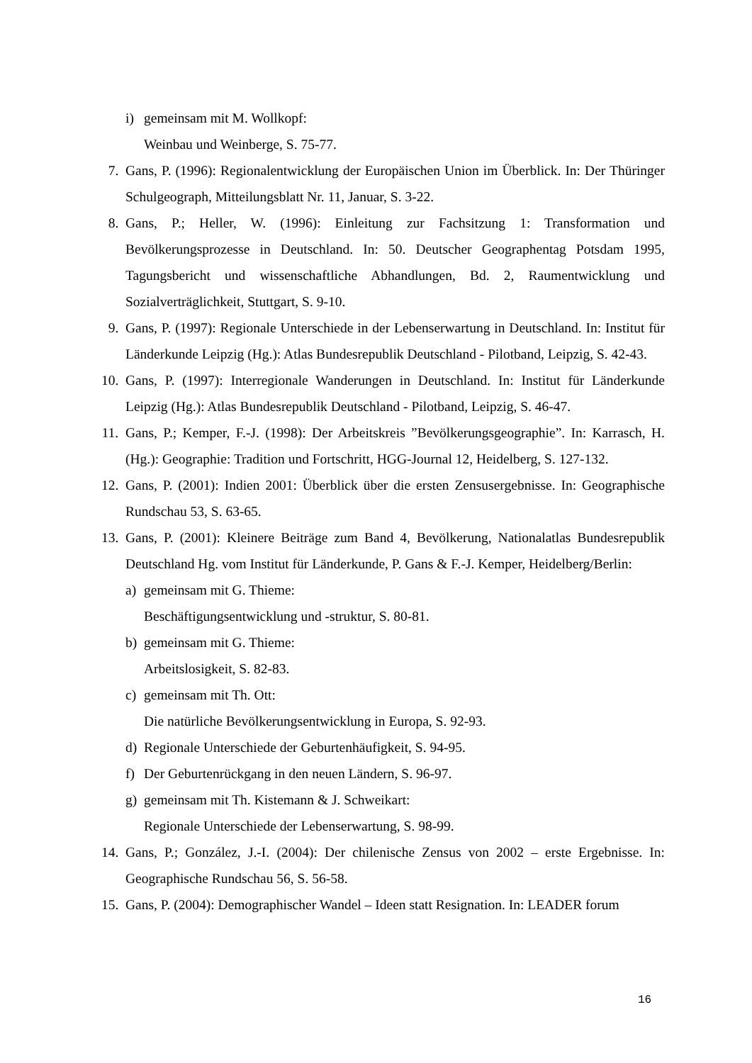i) gemeinsam mit M. Wollkopf:
Weinbau und Weinberge, S. 75-77.
7. Gans, P. (1996): Regionalentwicklung der Europäischen Union im Überblick. In: Der Thüringer Schulgeograph, Mitteilungsblatt Nr. 11, Januar, S. 3-22.
8. Gans, P.; Heller, W. (1996): Einleitung zur Fachsitzung 1: Transformation und Bevölkerungsprozesse in Deutschland. In: 50. Deutscher Geographentag Potsdam 1995, Tagungsbericht und wissenschaftliche Abhandlungen, Bd. 2, Raumentwicklung und Sozialverträglichkeit, Stuttgart, S. 9-10.
9. Gans, P. (1997): Regionale Unterschiede in der Lebenserwartung in Deutschland. In: Institut für Länderkunde Leipzig (Hg.): Atlas Bundesrepublik Deutschland - Pilotband, Leipzig, S. 42-43.
10. Gans, P. (1997): Interregionale Wanderungen in Deutschland. In: Institut für Länderkunde Leipzig (Hg.): Atlas Bundesrepublik Deutschland - Pilotband, Leipzig, S. 46-47.
11. Gans, P.; Kemper, F.-J. (1998): Der Arbeitskreis ”Bevölkerungsgeographie”. In: Karrasch, H. (Hg.): Geographie: Tradition und Fortschritt, HGG-Journal 12, Heidelberg, S. 127-132.
12. Gans, P. (2001): Indien 2001: Überblick über die ersten Zensusergebnisse. In: Geographische Rundschau 53, S. 63-65.
13. Gans, P. (2001): Kleinere Beiträge zum Band 4, Bevölkerung, Nationalatlas Bundesrepublik Deutschland Hg. vom Institut für Länderkunde, P. Gans & F.-J. Kemper, Heidelberg/Berlin:
a) gemeinsam mit G. Thieme:
Beschäftigungsentwicklung und -struktur, S. 80-81.
b) gemeinsam mit G. Thieme:
Arbeitslosigkeit, S. 82-83.
c) gemeinsam mit Th. Ott:
Die natürliche Bevölkerungsentwicklung in Europa, S. 92-93.
d) Regionale Unterschiede der Geburtenhäufigkeit, S. 94-95.
f) Der Geburtenrückgang in den neuen Ländern, S. 96-97.
g) gemeinsam mit Th. Kistemann & J. Schweikart:
Regionale Unterschiede der Lebenserwartung, S. 98-99.
14. Gans, P.; González, J.-I. (2004): Der chilenische Zensus von 2002 – erste Ergebnisse. In: Geographische Rundschau 56, S. 56-58.
15. Gans, P. (2004): Demographischer Wandel – Ideen statt Resignation. In: LEADER forum
16